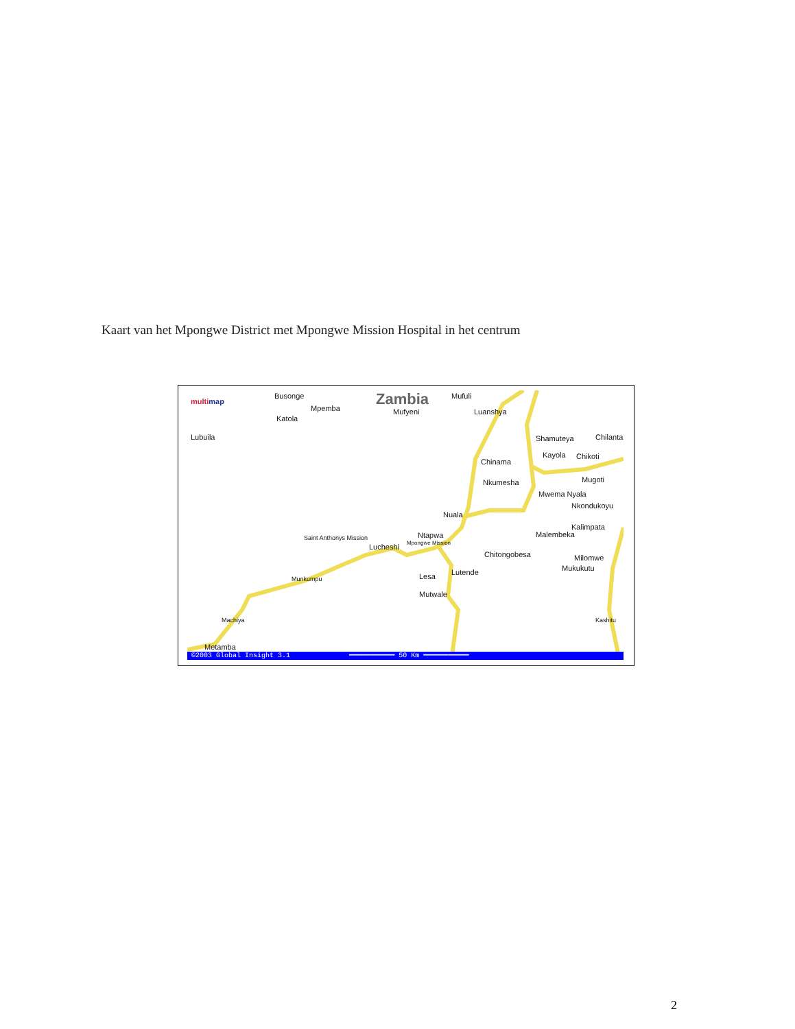Kaart van het Mpongwe District met Mpongwe Mission Hospital in het centrum
multimap
Busonge
Mpemba
Katola
Zambia Mufuli
Mufyeni Luanshya
Lubuila Shamuteya Chilantali
Kayola Chikoti
Chinama
Nkumesha Mugoti
Mwema Nyala
Nkondukoyu
Nuala
Kalimpata
Malembeka Saint Anthonys Mission Ntapwa
Lucheshi Mpongwe Mission
Chitongobesa Milomwe
Mukukutu Lutende Lesa Munkumpu
Mutwale
Machiya Kashitu
Metamba
©2003 Global Insight 3.1 ━━━━━━━━━━━ 50 Km ━━━━━━━━━━━
2